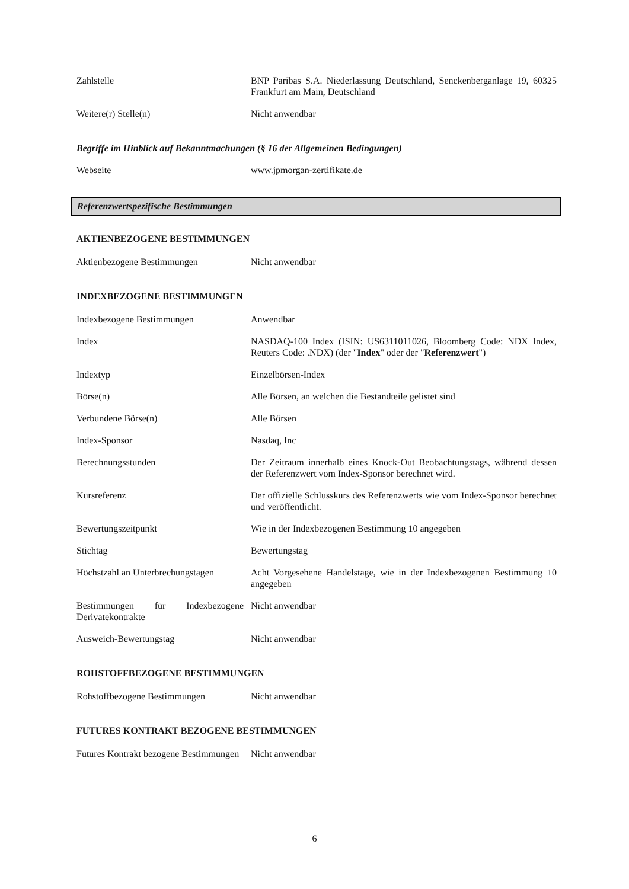| Zahlstelle | BNP Paribas S.A. Niederlassung Deutschland, Senckenberganlage 19, 60325 Frankfurt am Main, Deutschland |
| Weitere(r) Stelle(n) | Nicht anwendbar |
Begriffe im Hinblick auf Bekanntmachungen (§ 16 der Allgemeinen Bedingungen)
| Webseite | www.jpmorgan-zertifikate.de |
Referenzwertspezifische Bestimmungen
AKTIENBEZOGENE BESTIMMUNGEN
| Aktienbezogene Bestimmungen | Nicht anwendbar |
INDEXBEZOGENE BESTIMMUNGEN
| Indexbezogene Bestimmungen | Anwendbar |
| Index | NASDAQ-100 Index (ISIN: US6311011026, Bloomberg Code: NDX Index, Reuters Code: .NDX) (der " Index " oder der " Referenzwert ") |
| Indextyp | Einzelbörsen-Index |
| Börse(n) | Alle Börsen, an welchen die Bestandteile gelistet sind |
| Verbundene Börse(n) | Alle Börsen |
| Index-Sponsor | Nasdaq, Inc |
| Berechnungsstunden | Der Zeitraum innerhalb eines Knock-Out Beobachtungstags, während dessen der Referenzwert vom Index-Sponsor berechnet wird. |
| Kursreferenz | Der offizielle Schlusskurs des Referenzwerts wie vom Index-Sponsor berechnet und veröffentlicht. |
| Bewertungszeitpunkt | Wie in der Indexbezogenen Bestimmung 10 angegeben |
| Stichtag | Bewertungstag |
| Höchstzahl an Unterbrechungstagen | Acht Vorgesehene Handelstage, wie in der Indexbezogenen Bestimmung 10 angegeben |
| Bestimmungen für Indexbezogene Derivatekontrakte | Nicht anwendbar |
| Ausweich-Bewertungstag | Nicht anwendbar |
ROHSTOFFBEZOGENE BESTIMMUNGEN
| Rohstoffbezogene Bestimmungen | Nicht anwendbar |
FUTURES KONTRAKT BEZOGENE BESTIMMUNGEN
| Futures Kontrakt bezogene Bestimmungen | Nicht anwendbar |
6